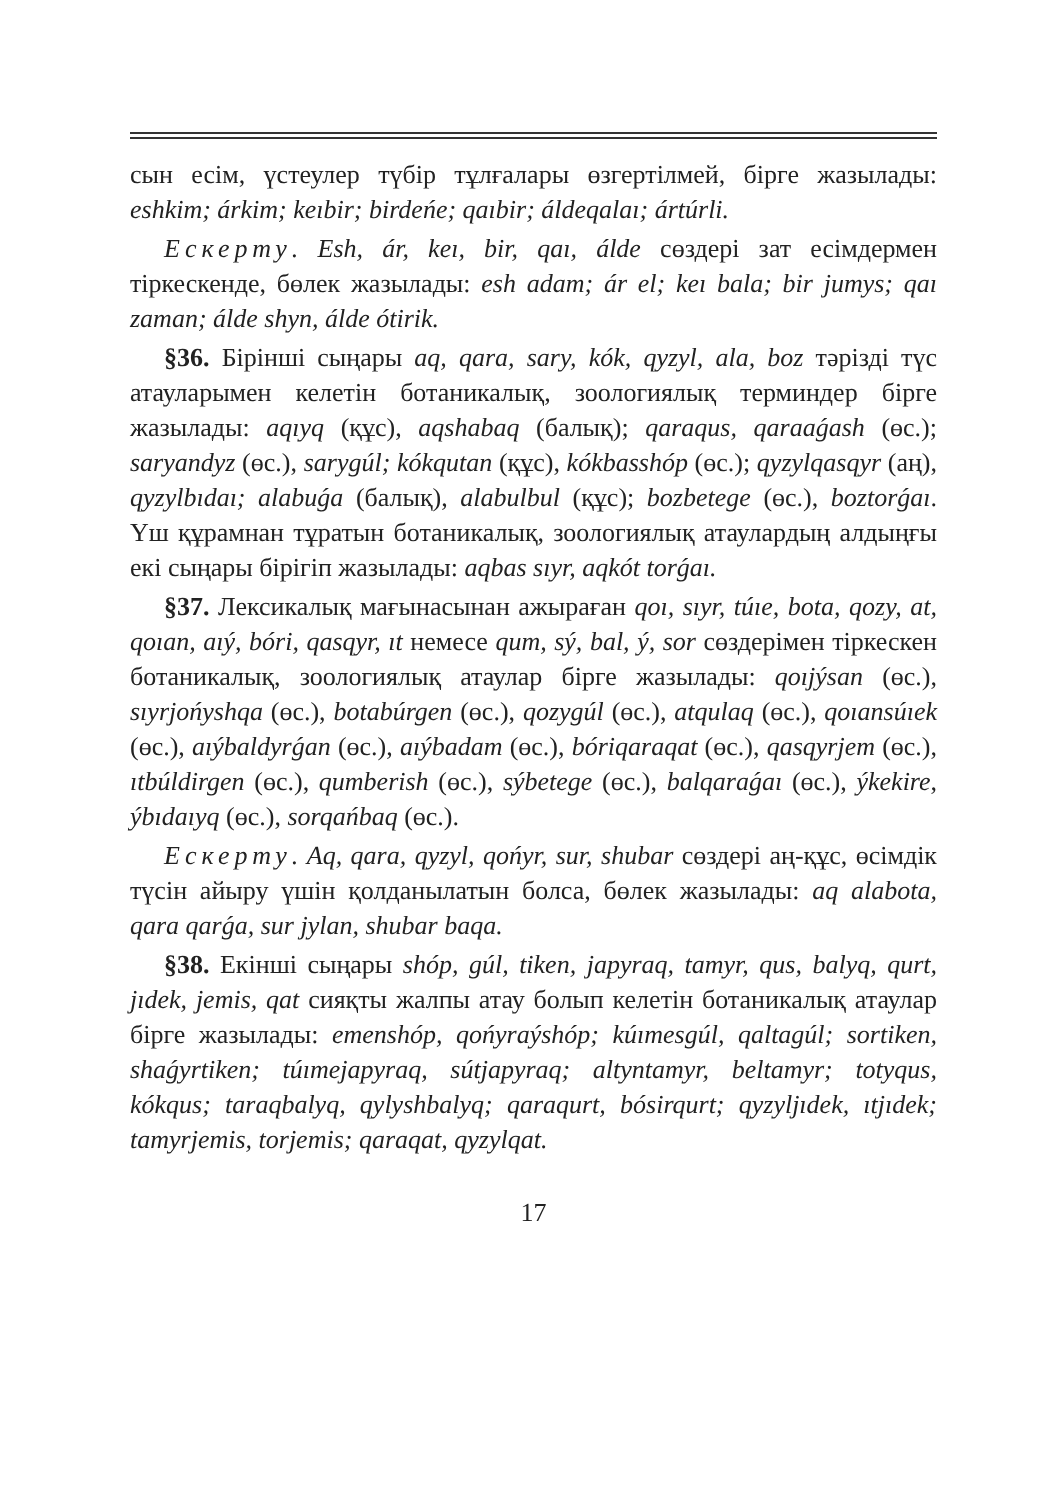сын есім, үстеулер түбір тұлғалары өзгертілмей, бірге жазылады: eshkim; árkim; keıbir; birdeńe; qaıbir; áldeqalaı; ártúrli.
Ескерту. Esh, ár, keı, bir, qaı, álde сөздері зат есімдермен тіркескенде, бөлек жазылады: esh adam; ár el; keı bala; bir jumys; qaı zaman; álde shyn, álde ótirik.
§36. Бірінші сыңары aq, qara, sary, kók, qyzyl, ala, boz тәрізді түс атауларымен келетін ботаникалық, зоологиялық терминдер бірге жазылады: aqıyq (құс), aqshabaq (балық); qaraqus, qaraaǵash (өс.); saryandyz (өс.), sarygúl; kókqutan (құс), kókbasshóp (өс.); qyzylqasqyr (аң), qyzylbıdaı; alabuǵa (балық), alabulbul (құс); bozbetege (өс.), boztorǵaı. Үш құрамнан тұратын ботаникалық, зоологиялық атаулардың алдыңғы екі сыңары бірігіп жазылады: aqbas sıyr, aqkót torǵaı.
§37. Лексикалық мағынасынан ажыраған qoı, sıyr, túıe, bota, qozy, at, qoıan, aıý, bóri, qasqyr, ıt немесе qum, sý, bal, ý, sor сөздерімен тіркескен ботаникалық, зоологиялық атаулар бірге жазылады: qoıjýsan (өс.), sıyrjońyshqa (өс.), botabúrgen (өс.), qozygúl (өс.), atqulaq (өс.), qoıansúıek (өс.), aıýbaldyrǵan (өс.), aıýbadam (өс.), bóriqaraqat (өс.), qasqyrjem (өс.), ıtbúldirgen (өс.), qumberish (өс.), sýbetege (өс.), balqaraǵaı (өс.), ýkekire, ýbıdaıyq (өс.), sorqańbaq (өс.).
Ескерту. Aq, qara, qyzyl, qońyr, sur, shubar сөздері аң-құс, өсімдік түсін айыру үшін қолданылатын болса, бөлек жазылады: aq alabota, qara qarǵa, sur jylan, shubar baqa.
§38. Екінші сыңары shóp, gúl, tiken, japyraq, tamyr, qus, balyq, qurt, jıdek, jemis, qat сияқты жалпы атау болып келетін ботаникалық атаулар бірге жазылады: emenshóp, qońyraýshóp; kúımesgúl, qaltagúl; sortiken, shaǵyrtiken; túımejapyraq, sútjapyraq; altyntamyr, beltamyr; totyqus, kókqus; taraqbalyq, qylyshbalyq; qaraqurt, bósirqurt; qyzyljıdek, ıtjıdek; tamyrjemis, torjemis; qaraqat, qyzylqat.
17